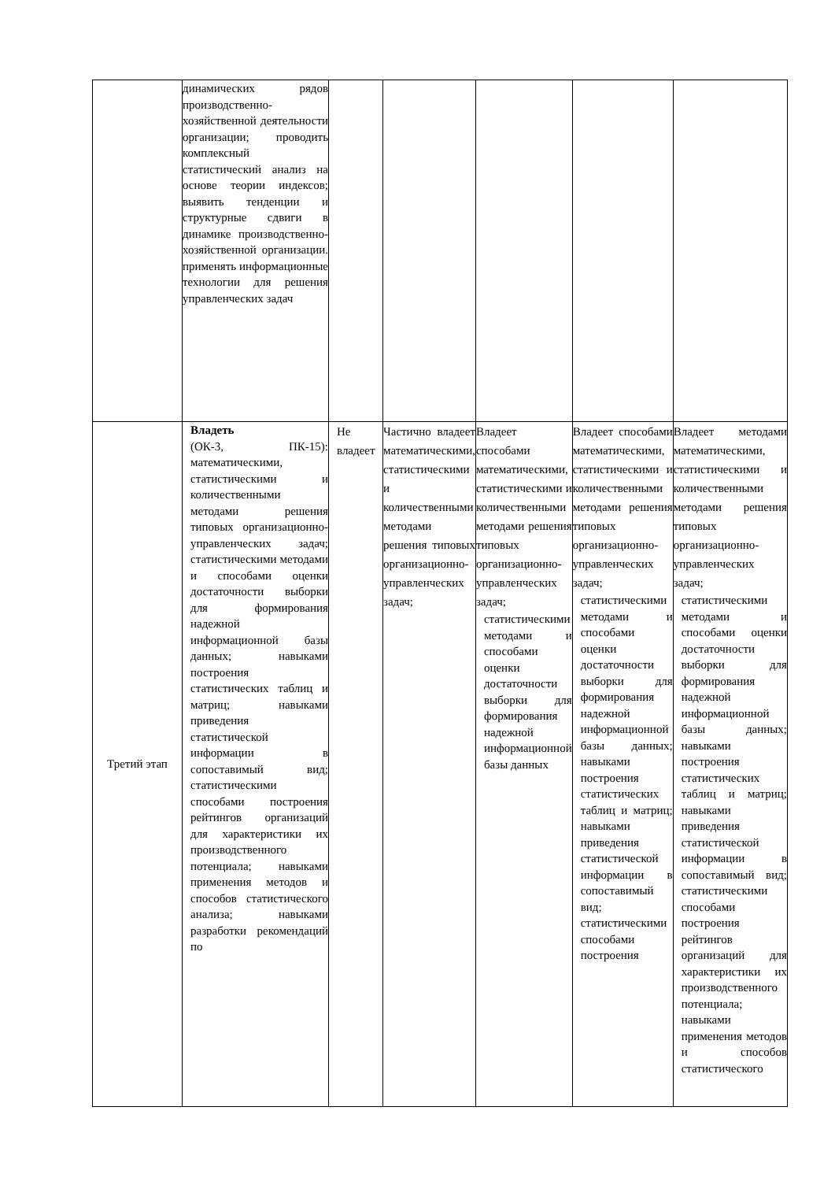| | динамических рядов производственно-хозяйственной деятельности организации; проводить комплексный статистический анализ на основе теории индексов; выявить тенденции и структурные сдвиги в динамике производственно-хозяйственной организации. применять информационные технологии для решения управленческих задач | | | | | |
| Третий этап | Владеть (ОК-3, ПК-15): математическими, статистическими и количественными методами решения типовых организационно-управленческих задач; статистическими методами и способами оценки достаточности выборки для формирования надежной информационной базы данных; навыками построения статистических таблиц и матриц; навыками приведения статистической информации в сопоставимый вид; статистическими способами построения рейтингов организаций для характеристики их производственного потенциала; навыками применения методов и способов статистического анализа; навыками разработки рекомендаций по | Не владеет | Частично владеет математическими, статистическими и количественными методами решения типовых организационно-управленческих задач; | Владеет способами математическими, статистическими и количественными методами решения типовых организационно-управленческих задач; статистическими методами и способами оценки достаточности выборки для формирования надежной информационной базы данных | Владеет способами математическими, статистическими и количественными методами решения типовых организационно-управленческих задач; статистическими методами и способами оценки достаточности выборки для формирования надежной информационной базы данных; навыками построения статистических таблиц и матриц; навыками приведения статистической информации в сопоставимый вид; статистическими способами построения | Владеет методами математическими, статистическими и количественными методами решения типовых организационно-управленческих задач; статистическими методами и способами оценки достаточности выборки для формирования надежной информационной базы данных; навыками построения статистических таблиц и матриц; навыками приведения статистической информации в сопоставимый вид; статистическими способами построения рейтингов организаций для характеристики их производственного потенциала; навыками применения методов и способов статистического |